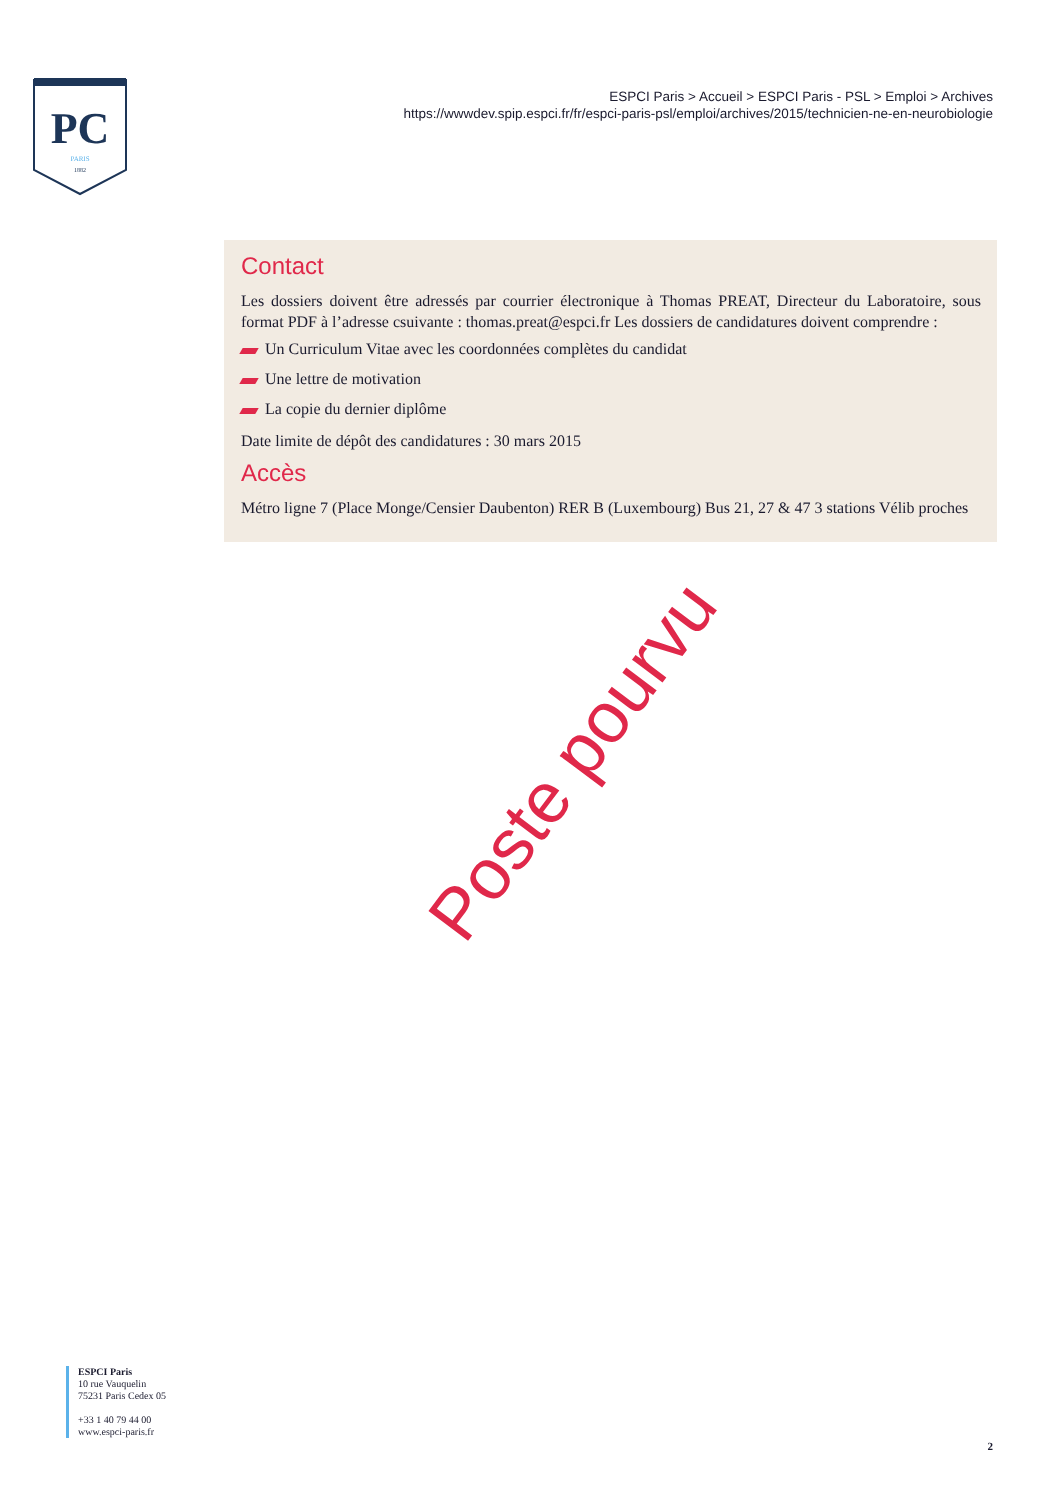PC
PARIS
1882
ESPCI Paris > Accueil > ESPCI Paris - PSL > Emploi > Archives
https://wwwdev.spip.espci.fr/fr/espci-paris-psl/emploi/archives/2015/technicien-ne-en-neurobiologie
Contact
Les dossiers doivent être adressés par courrier électronique à Thomas PREAT, Directeur du Laboratoire, sous format PDF à l’adresse csuivante : thomas.preat@espci.fr Les dossiers de candidatures doivent comprendre :
Un Curriculum Vitae avec les coordonnées complètes du candidat
Une lettre de motivation
La copie du dernier diplôme
Date limite de dépôt des candidatures : 30 mars 2015
Accès
Métro ligne 7 (Place Monge/Censier Daubenton) RER B (Luxembourg) Bus 21, 27 & 47 3 stations Vélib proches
Poste pourvu
ESPCI Paris
10 rue Vauquelin
75231 Paris Cedex 05
+33 1 40 79 44 00
www.espci-paris.fr
2